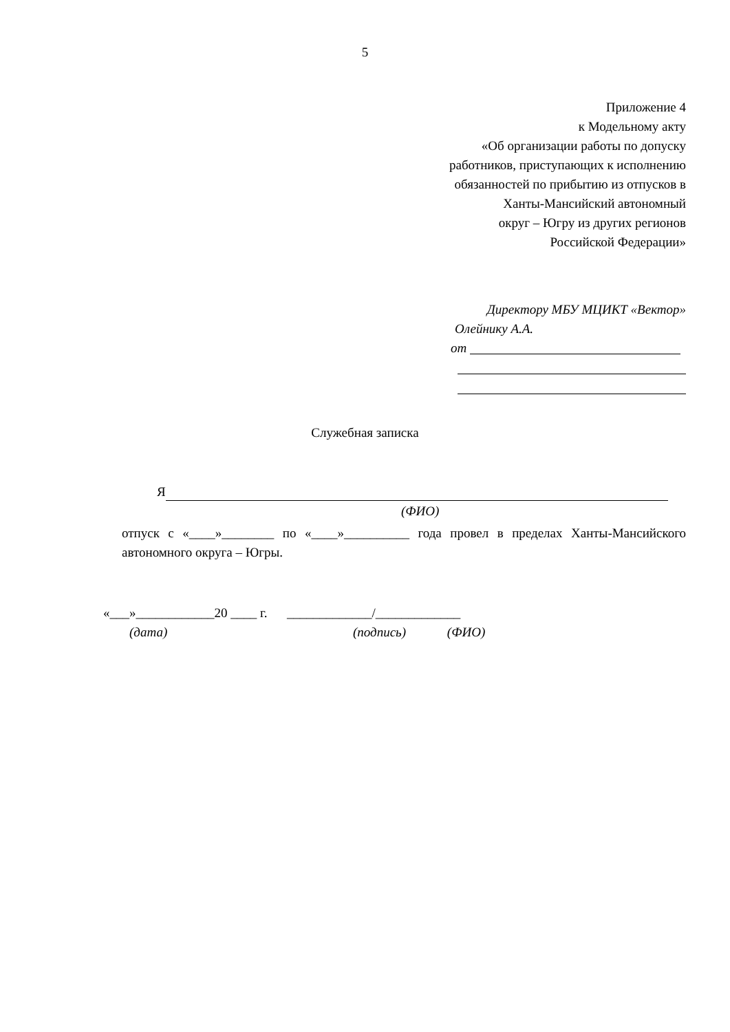5
Приложение 4
к Модельному акту
«Об организации работы по допуску
работников, приступающих к исполнению
обязанностей по прибытию из отпусков в
Ханты-Мансийский автономный
округ – Югру из других регионов
Российской Федерации»
Директору МБУ МЦИКТ «Вектор»
Олейнику А.А.
от
Служебная записка
Я
(ФИО)
отпуск с «____»________ по «____»__________ года провел в пределах Ханты-Мансийского автономного округа – Югры.
«___»____________20 ____ г. _____________/_____________
(дата) (подпись) (ФИО)